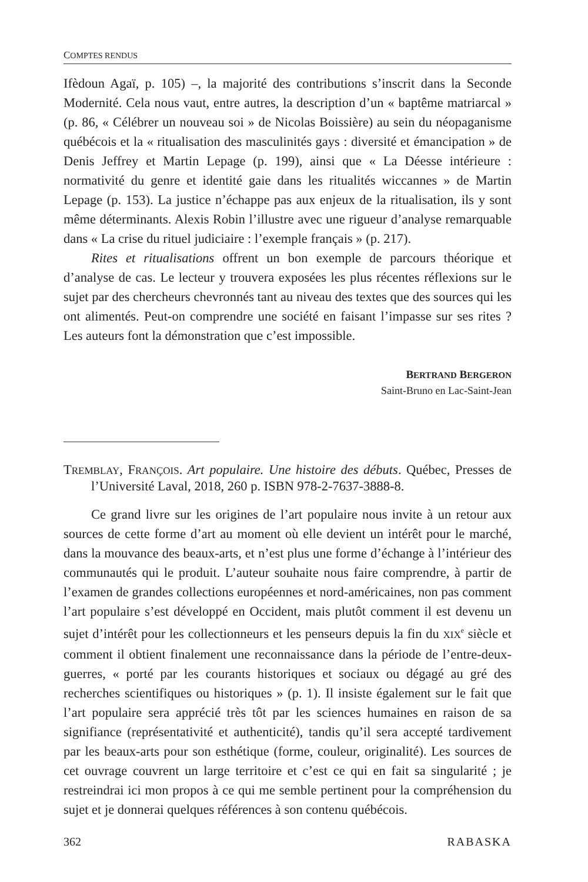COMPTES RENDUS
Ifèdoun Agaï, p. 105) –, la majorité des contributions s’inscrit dans la Seconde Modernité. Cela nous vaut, entre autres, la description d’un « baptême matriarcal » (p. 86, « Célébrer un nouveau soi » de Nicolas Boissière) au sein du néopaganisme québécois et la « ritualisation des masculinités gays : diversité et émancipation » de Denis Jeffrey et Martin Lepage (p. 199), ainsi que « La Déesse intérieure : normativité du genre et identité gaie dans les ritualités wiccannes » de Martin Lepage (p. 153). La justice n’échappe pas aux enjeux de la ritualisation, ils y sont même déterminants. Alexis Robin l’illustre avec une rigueur d’analyse remarquable dans « La crise du rituel judiciaire : l’exemple français » (p. 217).
Rites et ritualisations offrent un bon exemple de parcours théorique et d’analyse de cas. Le lecteur y trouvera exposées les plus récentes réflexions sur le sujet par des chercheurs chevronnés tant au niveau des textes que des sources qui les ont alimentés. Peut-on comprendre une société en faisant l’impasse sur ses rites ? Les auteurs font la démonstration que c’est impossible.
BERTRAND BERGERON
Saint-Bruno en Lac-Saint-Jean
TREMBLAY, FRANÇOIS. Art populaire. Une histoire des débuts. Québec, Presses de l’Université Laval, 2018, 260 p. ISBN 978-2-7637-3888-8.
Ce grand livre sur les origines de l’art populaire nous invite à un retour aux sources de cette forme d’art au moment où elle devient un intérêt pour le marché, dans la mouvance des beaux-arts, et n’est plus une forme d’échange à l’intérieur des communautés qui le produit. L’auteur souhaite nous faire comprendre, à partir de l’examen de grandes collections européennes et nord-américaines, non pas comment l’art populaire s’est développé en Occident, mais plutôt comment il est devenu un sujet d’intérêt pour les collectionneurs et les penseurs depuis la fin du XIX<sup>e</sup> siècle et comment il obtient finalement une reconnaissance dans la période de l’entre-deux-guerres, « porté par les courants historiques et sociaux ou dégagé au gré des recherches scientifiques ou historiques » (p. 1). Il insiste également sur le fait que l’art populaire sera apprécié très tôt par les sciences humaines en raison de sa signifiance (représentativité et authenticité), tandis qu’il sera accepté tardivement par les beaux-arts pour son esthétique (forme, couleur, originalité). Les sources de cet ouvrage couvrent un large territoire et c’est ce qui en fait sa singularité ; je restreindrai ici mon propos à ce qui me semble pertinent pour la compréhension du sujet et je donnerai quelques références à son contenu québécois.
362 RABASKA